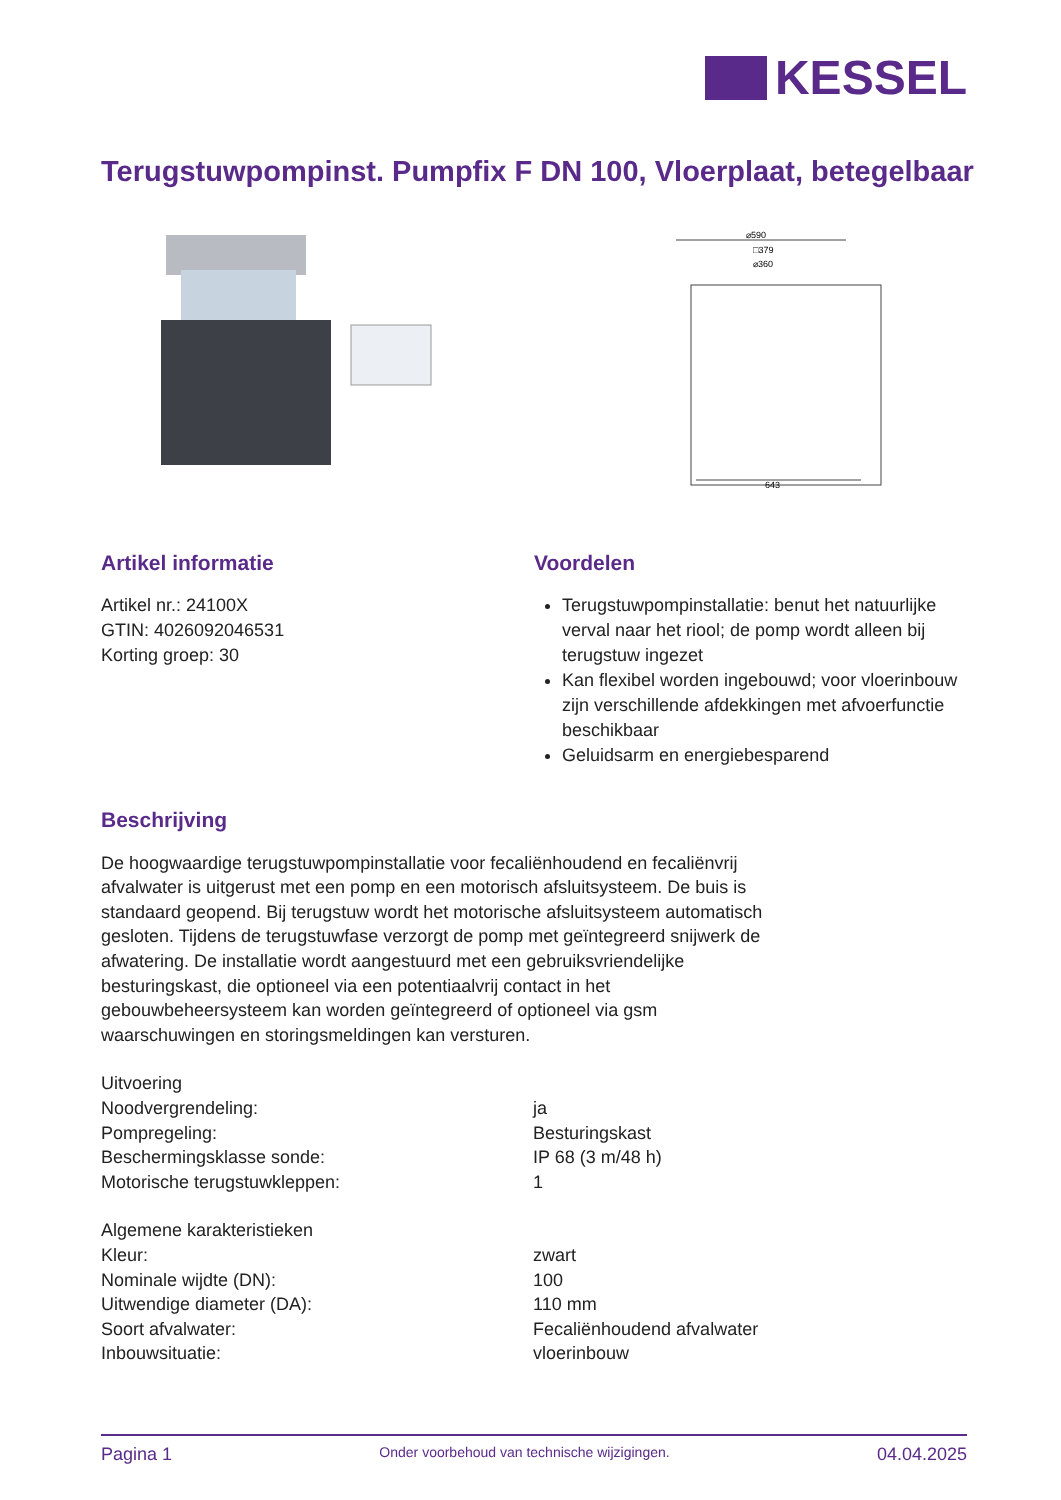KESSEL
Terugstuwpompinst. Pumpfix F DN 100, Vloerplaat, betegelbaar
⌀590
□379
⌀360
643
Artikel informatie
Artikel nr.: 24100X
GTIN: 4026092046531
Korting groep: 30
Voordelen
Terugstuwpompinstallatie: benut het natuurlijke verval naar het riool; de pomp wordt alleen bij terugstuw ingezet
Kan flexibel worden ingebouwd; voor vloerinbouw zijn verschillende afdekkingen met afvoerfunctie beschikbaar
Geluidsarm en energiebesparend
Beschrijving
De hoogwaardige terugstuwpompinstallatie voor fecaliënhoudend en fecaliënvrij afvalwater is uitgerust met een pomp en een motorisch afsluitsysteem. De buis is standaard geopend. Bij terugstuw wordt het motorische afsluitsysteem automatisch gesloten. Tijdens de terugstuwfase verzorgt de pomp met geïntegreerd snijwerk de afwatering. De installatie wordt aangestuurd met een gebruiksvriendelijke besturingskast, die optioneel via een potentiaalvrij contact in het gebouwbeheersysteem kan worden geïntegreerd of optioneel via gsm waarschuwingen en storingsmeldingen kan versturen.
| Uitvoering | |
| Noodvergrendeling: | ja |
| Pompregeling: | Besturingskast |
| Beschermingsklasse sonde: | IP 68 (3 m/48 h) |
| Motorische terugstuwkleppen: | 1 |
| Algemene karakteristieken | |
| Kleur: | zwart |
| Nominale wijdte (DN): | 100 |
| Uitwendige diameter (DA): | 110 mm |
| Soort afvalwater: | Fecaliënhoudend afvalwater |
| Inbouwsituatie: | vloerinbouw |
Pagina 1 Onder voorbehoud van technische wijzigingen. 04.04.2025